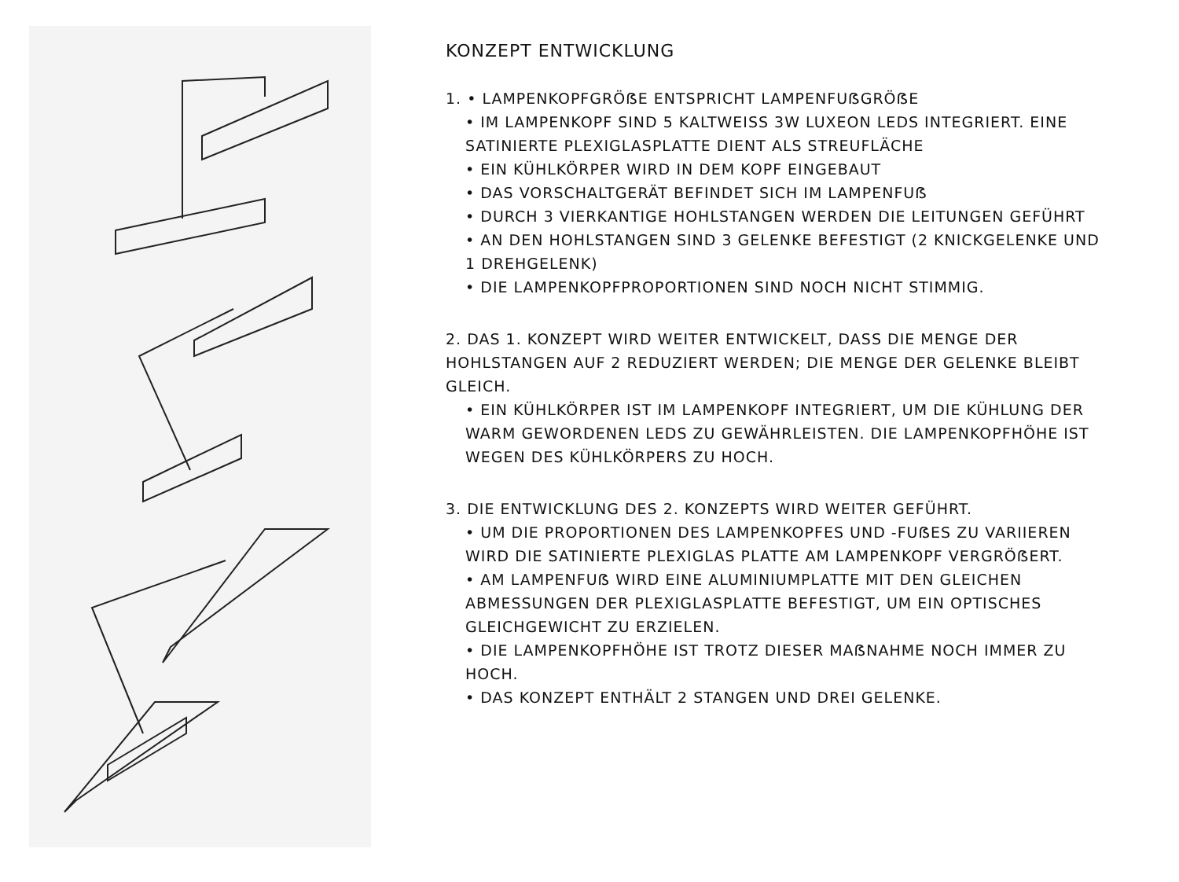KONZEPT ENTWICKLUNG
1. • LAMPENKOPFGRÖẞE ENTSPRICHT LAMPENFUẞGRÖẞE
• IM LAMPENKOPF SIND 5 KALTWEISS 3W LUXEON LEDS INTEGRIERT. EINE SATINIERTE PLEXIGLASPLATTE DIENT ALS STREUFLÄCHE
• EIN KÜHLKÖRPER WIRD IN DEM KOPF EINGEBAUT
• DAS VORSCHALTGERÄT BEFINDET SICH IM LAMPENFUẞ
• DURCH 3 VIERKANTIGE HOHLSTANGEN WERDEN DIE LEITUNGEN GEFÜHRT
• AN DEN HOHLSTANGEN SIND 3 GELENKE BEFESTIGT (2 KNICKGELENKE UND 1 DREHGELENK)
• DIE LAMPENKOPFPROPORTIONEN SIND NOCH NICHT STIMMIG.
2. DAS 1. KONZEPT WIRD WEITER ENTWICKELT, DASS DIE MENGE DER HOHLSTANGEN AUF 2 REDUZIERT WERDEN; DIE MENGE DER GELENKE BLEIBT GLEICH.
• EIN KÜHLKÖRPER IST IM LAMPENKOPF INTEGRIERT, UM DIE KÜHLUNG DER WARM GEWORDENEN LEDS ZU GEWÄHRLEISTEN. DIE LAMPENKOPFHÖHE IST WEGEN DES KÜHLKÖRPERS ZU HOCH.
3. DIE ENTWICKLUNG DES 2. KONZEPTS WIRD WEITER GEFÜHRT.
• UM DIE PROPORTIONEN DES LAMPENKOPFES UND -FUẞES ZU VARIIEREN WIRD DIE SATINIERTE PLEXIGLAS PLATTE AM LAMPENKOPF VERGRÖẞERT.
• AM LAMPENFUẞ WIRD EINE ALUMINIUMPLATTE MIT DEN GLEICHEN ABMESSUNGEN DER PLEXIGLASPLATTE BEFESTIGT, UM EIN OPTISCHES GLEICHGEWICHT ZU ERZIELEN.
• DIE LAMPENKOPFHÖHE IST TROTZ DIESER MAẞNAHME NOCH IMMER ZU HOCH.
• DAS KONZEPT ENTHÄLT 2 STANGEN UND DREI GELENKE.